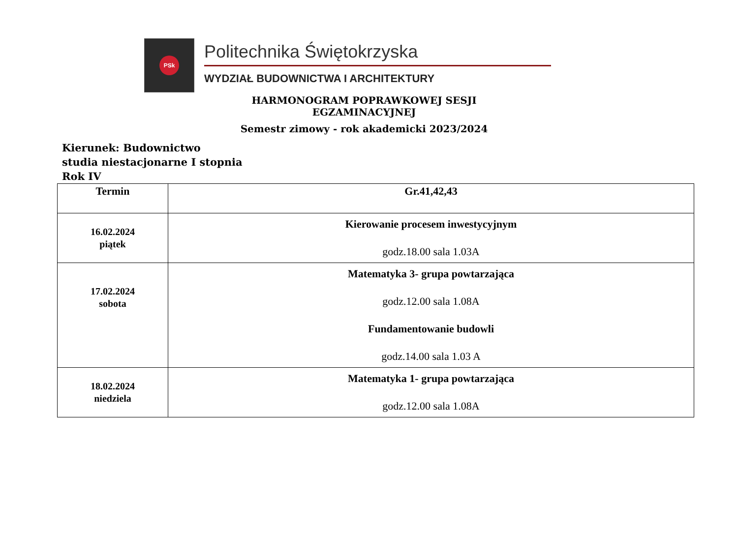PSk
Politechnika Świętokrzyska
WYDZIAŁ BUDOWNICTWA I ARCHITEKTURY
HARMONOGRAM POPRAWKOWEJ SESJI EGZAMINACYJNEJ
Semestr zimowy - rok akademicki 2023/2024
Kierunek: Budownictwo
studia niestacjonarne I stopnia
Rok IV
| Termin | Gr.41,42,43 |
| --- | --- |
| 16.02.2024 piątek | Kierowanie procesem inwestycyjnym godz.18.00 sala 1.03A |
| 17.02.2024 sobota | Matematyka 3- grupa powtarzająca godz.12.00 sala 1.08A Fundamentowanie budowli godz.14.00 sala 1.03 A |
| 18.02.2024 niedziela | Matematyka 1- grupa powtarzająca godz.12.00 sala 1.08A |